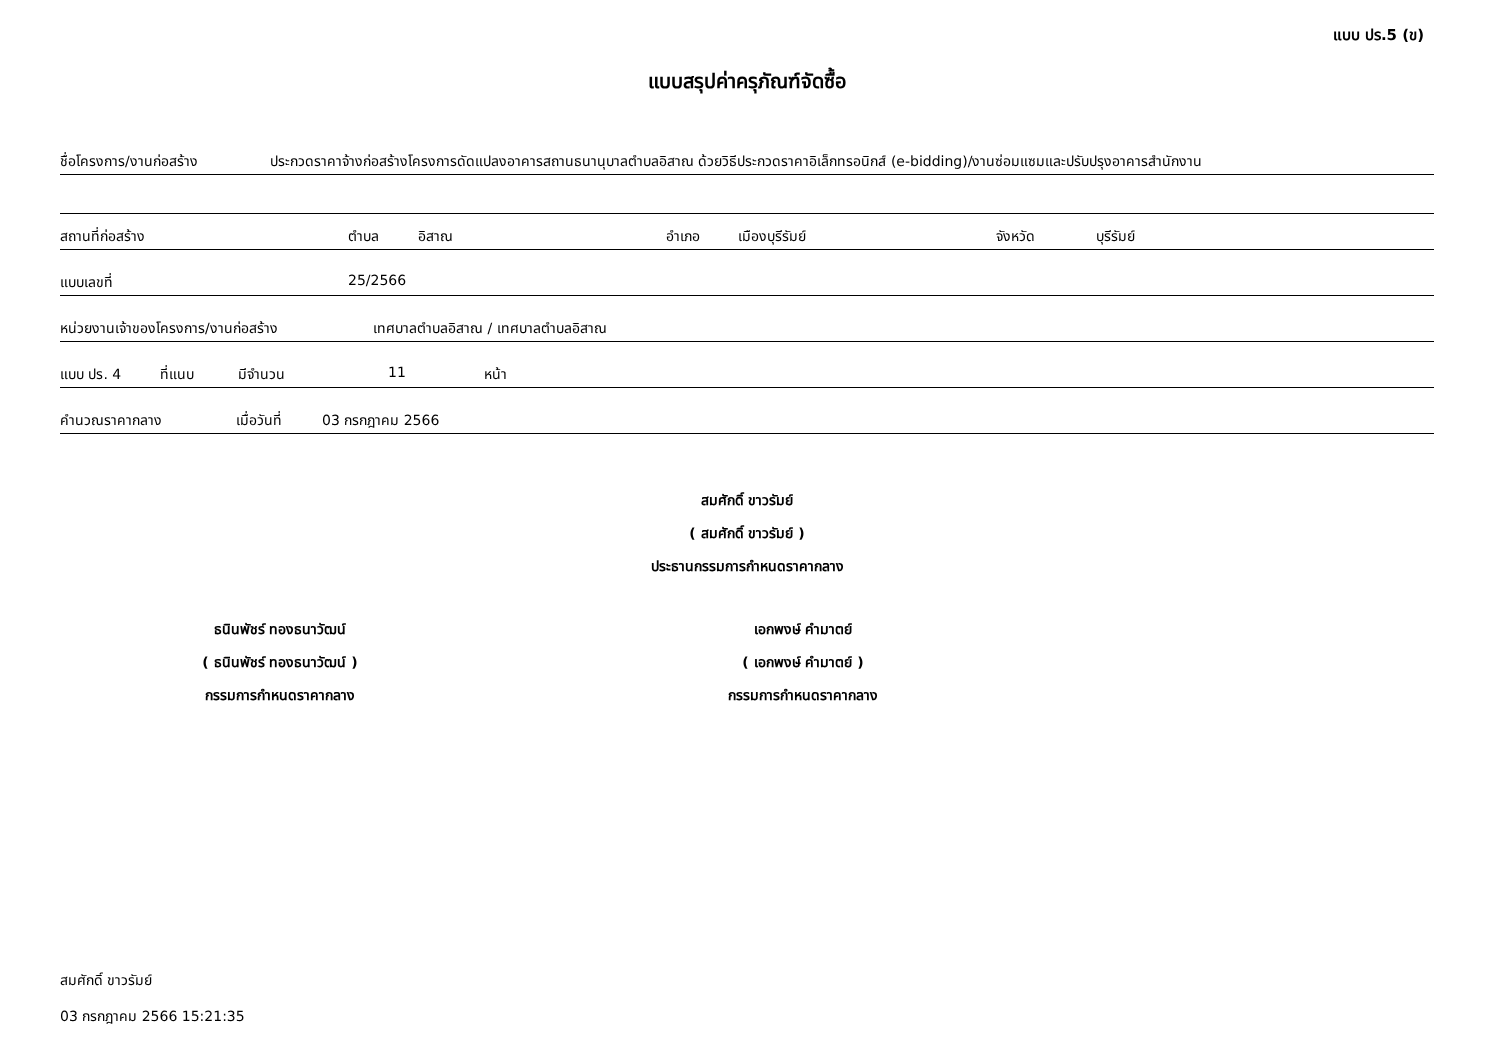แบบ ปร.5 (ข)
แบบสรุปค่าครุภัณฑ์จัดซื้อ
ชื่อโครงการ/งานก่อสร้าง ประกวดราคาจ้างก่อสร้างโครงการดัดแปลงอาคารสถานธนานุบาลตำบลอิสาณ ด้วยวิธีประกวดราคาอิเล็กทรอนิกส์ (e-bidding)/งานซ่อมแซมและปรับปรุงอาคารสำนักงาน
สถานที่ก่อสร้าง ตำบล อิสาณ อำเภอ เมืองบุรีรัมย์ จังหวัด บุรีรัมย์
แบบเลขที่ 25/2566
หน่วยงานเจ้าของโครงการ/งานก่อสร้าง เทศบาลตำบลอิสาณ / เทศบาลตำบลอิสาณ
แบบ ปร. 4 ที่แนบ มีจำนวน 11 หน้า
คำนวณราคากลาง เมื่อวันที่ 03 กรกฎาคม 2566
สมศักดิ์ ขาวรัมย์
( สมศักดิ์ ขาวรัมย์ )
ประธานกรรมการกำหนดราคากลาง
ธนินพัชร์ ทองธนาวัฒน์
( ธนินพัชร์ ทองธนาวัฒน์ )
กรรมการกำหนดราคากลาง
เอกพงษ์ คำมาตย์
( เอกพงษ์ คำมาตย์ )
กรรมการกำหนดราคากลาง
สมศักดิ์ ขาวรัมย์
03 กรกฎาคม 2566 15:21:35